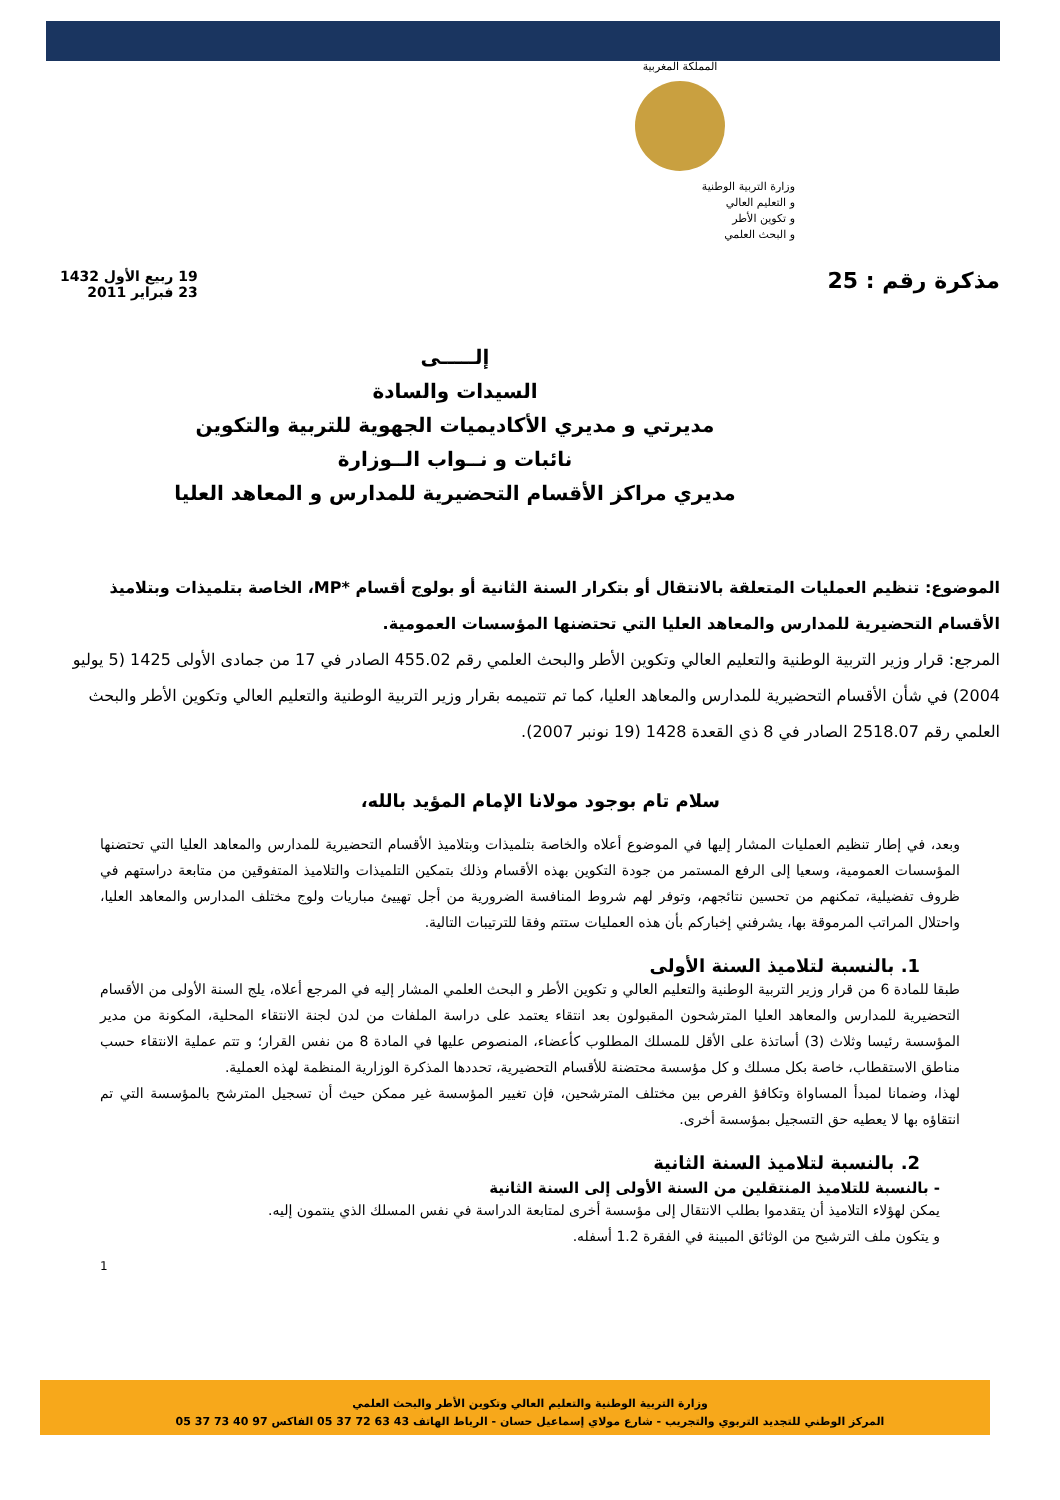المملكة المغربية
وزارة التربية الوطنية
و التعليم العالي
و تكوين الأطر
و البحث العلمي
مذكرة رقم : 25
19 ربيع الأول 1432
23 فبراير 2011
إلـــــى
السيدات والسادة
مديرتي و مديري الأكاديميات الجهوية للتربية والتكوين
نائبات و نــواب الــوزارة
مديري مراكز الأقسام التحضيرية للمدارس و المعاهد العليا
الموضوع: تنظيم العمليات المتعلقة بالانتقال أو بتكرار السنة الثانية أو بولوج أقسام *MP، الخاصة بتلميذات وبتلاميذ الأقسام التحضيرية للمدارس والمعاهد العليا التي تحتضنها المؤسسات العمومية.
المرجع: قرار وزير التربية الوطنية والتعليم العالي وتكوين الأطر والبحث العلمي رقم 455.02 الصادر في 17 من جمادى الأولى 1425 (5 يوليو 2004) في شأن الأقسام التحضيرية للمدارس والمعاهد العليا، كما تم تتميمه بقرار وزير التربية الوطنية والتعليم العالي وتكوين الأطر والبحث العلمي رقم 2518.07 الصادر في 8 ذي القعدة 1428 (19 نونبر 2007).
سلام تام بوجود مولانا الإمام المؤيد بالله،
وبعد، في إطار تنظيم العمليات المشار إليها في الموضوع أعلاه والخاصة بتلميذات وبتلاميذ الأقسام التحضيرية للمدارس والمعاهد العليا التي تحتضنها المؤسسات العمومية، وسعيا إلى الرفع المستمر من جودة التكوين بهذه الأقسام وذلك بتمكين التلميذات والتلاميذ المتفوقين من متابعة دراستهم في ظروف تفضيلية، تمكنهم من تحسين نتائجهم، وتوفر لهم شروط المنافسة الضرورية من أجل تهييئ مباريات ولوج مختلف المدارس والمعاهد العليا، واحتلال المراتب المرموقة بها، يشرفني إخباركم بأن هذه العمليات ستتم وفقا للترتيبات التالية.
1. بالنسبة لتلاميذ السنة الأولى
طبقا للمادة 6 من قرار وزير التربية الوطنية والتعليم العالي و تكوين الأطر و البحث العلمي المشار إليه في المرجع أعلاه، يلج السنة الأولى من الأقسام التحضيرية للمدارس والمعاهد العليا المترشحون المقبولون بعد انتقاء يعتمد على دراسة الملفات من لدن لجنة الانتقاء المحلية، المكونة من مدير المؤسسة رئيسا وثلاث (3) أساتذة على الأقل للمسلك المطلوب كأعضاء، المنصوص عليها في المادة 8 من نفس القرار؛ و تتم عملية الانتقاء حسب مناطق الاستقطاب، خاصة بكل مسلك و كل مؤسسة محتضنة للأقسام التحضيرية، تحددها المذكرة الوزارية المنظمة لهذه العملية.
لهذا، وضمانا لمبدأ المساواة وتكافؤ الفرص بين مختلف المترشحين، فإن تغيير المؤسسة غير ممكن حيث أن تسجيل المترشح بالمؤسسة التي تم انتقاؤه بها لا يعطيه حق التسجيل بمؤسسة أخرى.
2. بالنسبة لتلاميذ السنة الثانية
- بالنسبة للتلاميذ المنتقلين من السنة الأولى إلى السنة الثانية
يمكن لهؤلاء التلاميذ أن يتقدموا بطلب الانتقال إلى مؤسسة أخرى لمتابعة الدراسة في نفس المسلك الذي ينتمون إليه.
و يتكون ملف الترشيح من الوثائق المبينة في الفقرة 1.2 أسفله.
1
وزارة التربية الوطنية والتعليم العالي وتكوين الأطر والبحث العلمي
المركز الوطني للتجديد التربوي والتجريب - شارع مولاي إسماعيل حسان - الرباط الهاتف 43 63 72 37 05 الفاكس 97 40 73 37 05